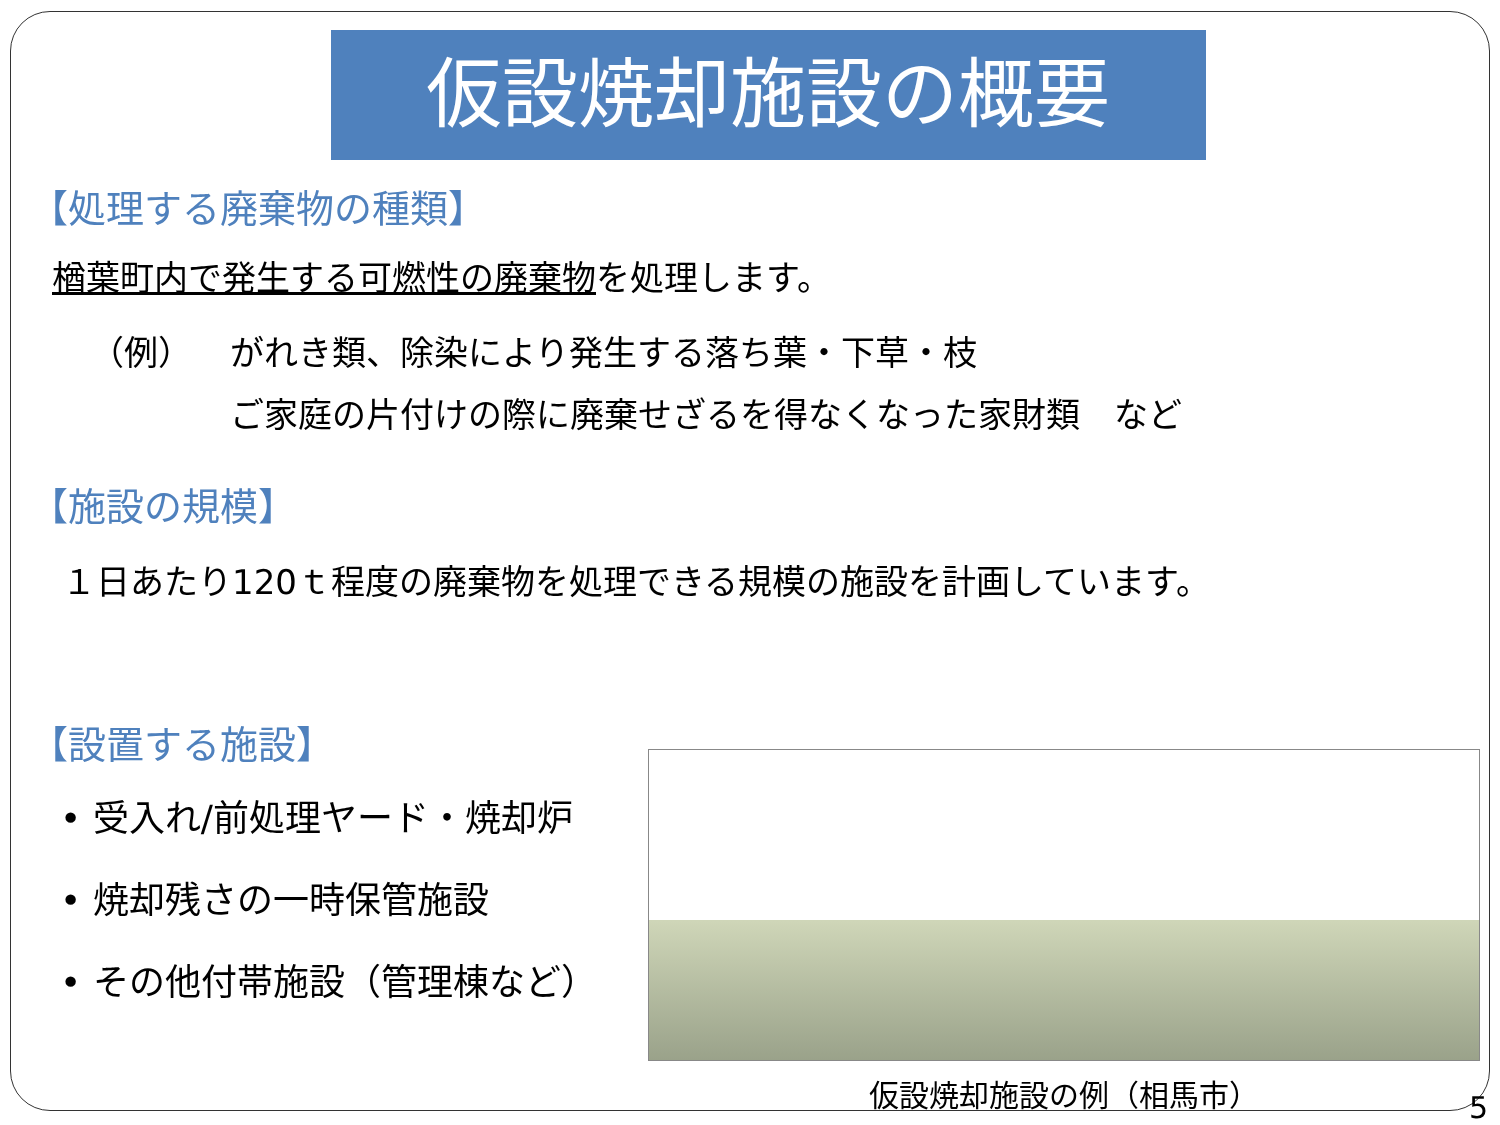仮設焼却施設の概要
【処理する廃棄物の種類】
楢葉町内で発生する可燃性の廃棄物を処理します。
（例） がれき類、除染により発生する落ち葉・下草・枝
ご家庭の片付けの際に廃棄せざるを得なくなった家財類　など
【施設の規模】
１日あたり120ｔ程度の廃棄物を処理できる規模の施設を計画しています。
【設置する施設】
• 受入れ/前処理ヤード・焼却炉
• 焼却残さの一時保管施設
• その他付帯施設（管理棟など）
仮設焼却施設の例（相馬市）
5